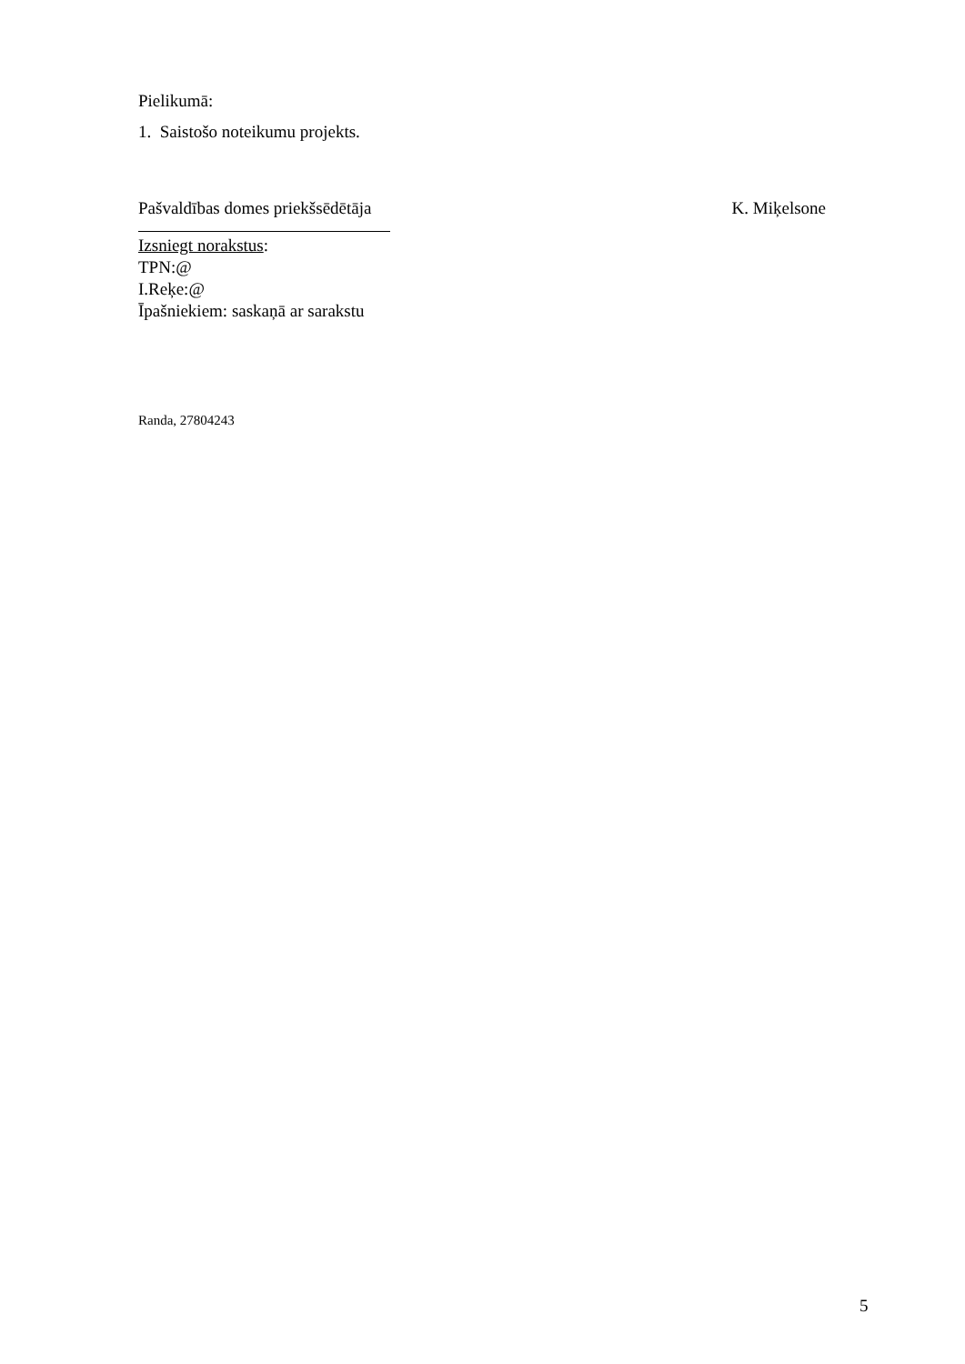Pielikumā:
1. Saistošo noteikumu projekts.
Pašvaldības domes priekšsēdētāja K. Miķelsone
Izsniegt norakstus:
TPN:@
I.Reķe:@
Īpašniekiem: saskaņā ar sarakstu
Randa, 27804243
5